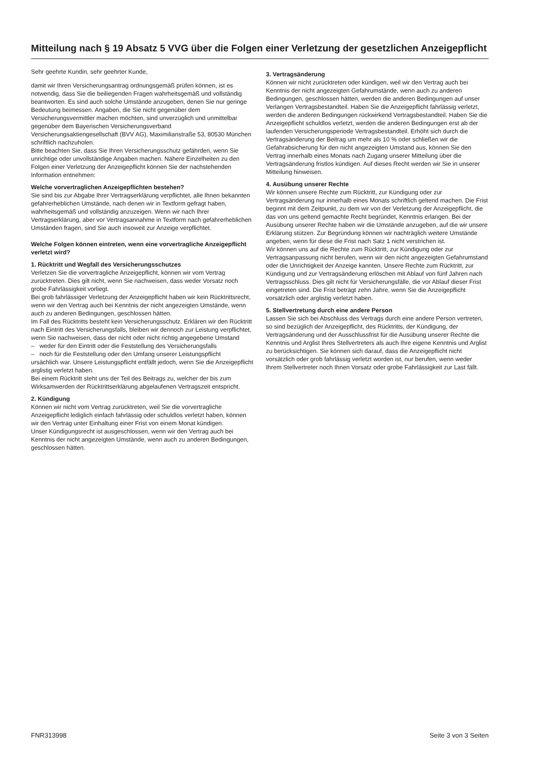Mitteilung nach § 19 Absatz 5 VVG über die Folgen einer Verletzung der gesetzlichen Anzeigepflicht
Sehr geehrte Kundin, sehr geehrter Kunde,
damit wir Ihren Versicherungsantrag ordnungsgemäß prüfen können, ist es notwendig, dass Sie die beiliegenden Fragen wahrheitsgemäß und vollständig beantworten. Es sind auch solche Umstände anzugeben, denen Sie nur geringe Bedeutung beimessen. Angaben, die Sie nicht gegenüber dem Versicherungsvermittler machen möchten, sind unverzüglich und unmittelbar gegenüber dem Bayerischen Versicherungsverband Versicherungsaktiengesellschaft (BVV AG), Maximilianstraße 53, 80530 München schriftlich nachzuholen.
Bitte beachten Sie, dass Sie Ihren Versicherungsschutz gefährden, wenn Sie unrichtige oder unvollständige Angaben machen. Nähere Einzelheiten zu den Folgen einer Verletzung der Anzeigepflicht können Sie der nachstehenden Information entnehmen:
Welche vorvertraglichen Anzeigepflichten bestehen?
Sie sind bis zur Abgabe Ihrer Vertragserklärung verpflichtet, alle Ihnen bekannten gefahrerheblichen Umstände, nach denen wir in Textform gefragt haben, wahrheitsgemäß und vollständig anzuzeigen. Wenn wir nach Ihrer Vertragserklärung, aber vor Vertragsannahme in Textform nach gefahrerheblichen Umständen fragen, sind Sie auch insoweit zur Anzeige verpflichtet.
Welche Folgen können eintreten, wenn eine vorvertragliche Anzeigepflicht verletzt wird?
1. Rücktritt und Wegfall des Versicherungsschutzes
Verletzen Sie die vorvertragliche Anzeigepflicht, können wir vom Vertrag zurücktreten. Dies gilt nicht, wenn Sie nachweisen, dass weder Vorsatz noch grobe Fahrlässigkeit vorliegt.
Bei grob fahrlässiger Verletzung der Anzeigepflicht haben wir kein Rücktrittsrecht, wenn wir den Vertrag auch bei Kenntnis der nicht angezeigten Umstände, wenn auch zu anderen Bedingungen, geschlossen hätten.
Im Fall des Rücktritts besteht kein Versicherungsschutz. Erklären wir den Rücktritt nach Eintritt des Versicherungsfalls, bleiben wir dennoch zur Leistung verpflichtet, wenn Sie nachweisen, dass der nicht oder nicht richtig angegebene Umstand
– weder für den Eintritt oder die Feststellung des Versicherungsfalls
– noch für die Feststellung oder den Umfang unserer Leistungspflicht
ursächlich war. Unsere Leistungspflicht entfällt jedoch, wenn Sie die Anzeigepflicht arglistig verletzt haben.
Bei einem Rücktritt steht uns der Teil des Beitrags zu, welcher der bis zum Wirksamwerden der Rücktrittserklärung abgelaufenen Vertragszeit entspricht.
2. Kündigung
Können wir nicht vom Vertrag zurücktreten, weil Sie die vorvertragliche Anzeigepflicht lediglich einfach fahrlässig oder schuldlos verletzt haben, können wir den Vertrag unter Einhaltung einer Frist von einem Monat kündigen.
Unser Kündigungsrecht ist ausgeschlossen, wenn wir den Vertrag auch bei Kenntnis der nicht angezeigten Umstände, wenn auch zu anderen Bedingungen, geschlossen hätten.
3. Vertragsänderung
Können wir nicht zurücktreten oder kündigen, weil wir den Vertrag auch bei Kenntnis der nicht angezeigten Gefahrumstände, wenn auch zu anderen Bedingungen, geschlossen hätten, werden die anderen Bedingungen auf unser Verlangen Vertragsbestandteil. Haben Sie die Anzeigepflicht fahrlässig verletzt, werden die anderen Bedingungen rückwirkend Vertragsbestandteil. Haben Sie die Anzeigepflicht schuldlos verletzt, werden die anderen Bedingungen erst ab der laufenden Versicherungsperiode Vertragsbestandteil. Erhöht sich durch die Vertragsänderung der Beitrag um mehr als 10 % oder schließen wir die Gefahrabsicherung für den nicht angezeigten Umstand aus, können Sie den Vertrag innerhalb eines Monats nach Zugang unserer Mitteilung über die Vertragsänderung fristlos kündigen. Auf dieses Recht werden wir Sie in unserer Mitteilung hinweisen.
4. Ausübung unserer Rechte
Wir können unsere Rechte zum Rücktritt, zur Kündigung oder zur Vertragsänderung nur innerhalb eines Monats schriftlich geltend machen. Die Frist beginnt mit dem Zeitpunkt, zu dem wir von der Verletzung der Anzeigepflicht, die das von uns geltend gemachte Recht begründet, Kenntnis erlangen. Bei der Ausübung unserer Rechte haben wir die Umstände anzugeben, auf die wir unsere Erklärung stützen. Zur Begründung können wir nachträglich weitere Umstände angeben, wenn für diese die Frist nach Satz 1 nicht verstrichen ist.
Wir können uns auf die Rechte zum Rücktritt, zur Kündigung oder zur Vertragsanpassung nicht berufen, wenn wir den nicht angezeigten Gefahrumstand oder die Unrichtigkeit der Anzeige kannten. Unsere Rechte zum Rücktritt, zur Kündigung und zur Vertragsänderung erlöschen mit Ablauf von fünf Jahren nach Vertragsschluss. Dies gilt nicht für Versicherungsfälle, die vor Ablauf dieser Frist eingetreten sind. Die Frist beträgt zehn Jahre, wenn Sie die Anzeigepflicht vorsätzlich oder arglistig verletzt haben.
5. Stellvertretung durch eine andere Person
Lassen Sie sich bei Abschluss des Vertrags durch eine andere Person vertreten, so sind bezüglich der Anzeigepflicht, des Rücktritts, der Kündigung, der Vertragsänderung und der Ausschlussfrist für die Ausübung unserer Rechte die Kenntnis und Arglist Ihres Stellvertreters als auch Ihre eigene Kenntnis und Arglist zu berücksichtigen. Sie können sich darauf, dass die Anzeigepflicht nicht vorsätzlich oder grob fahrlässig verletzt worden ist, nur berufen, wenn weder Ihrem Stellvertreter noch Ihnen Vorsatz oder grobe Fahrlässigkeit zur Last fällt.
FNR313998 Seite 3 von 3 Seiten